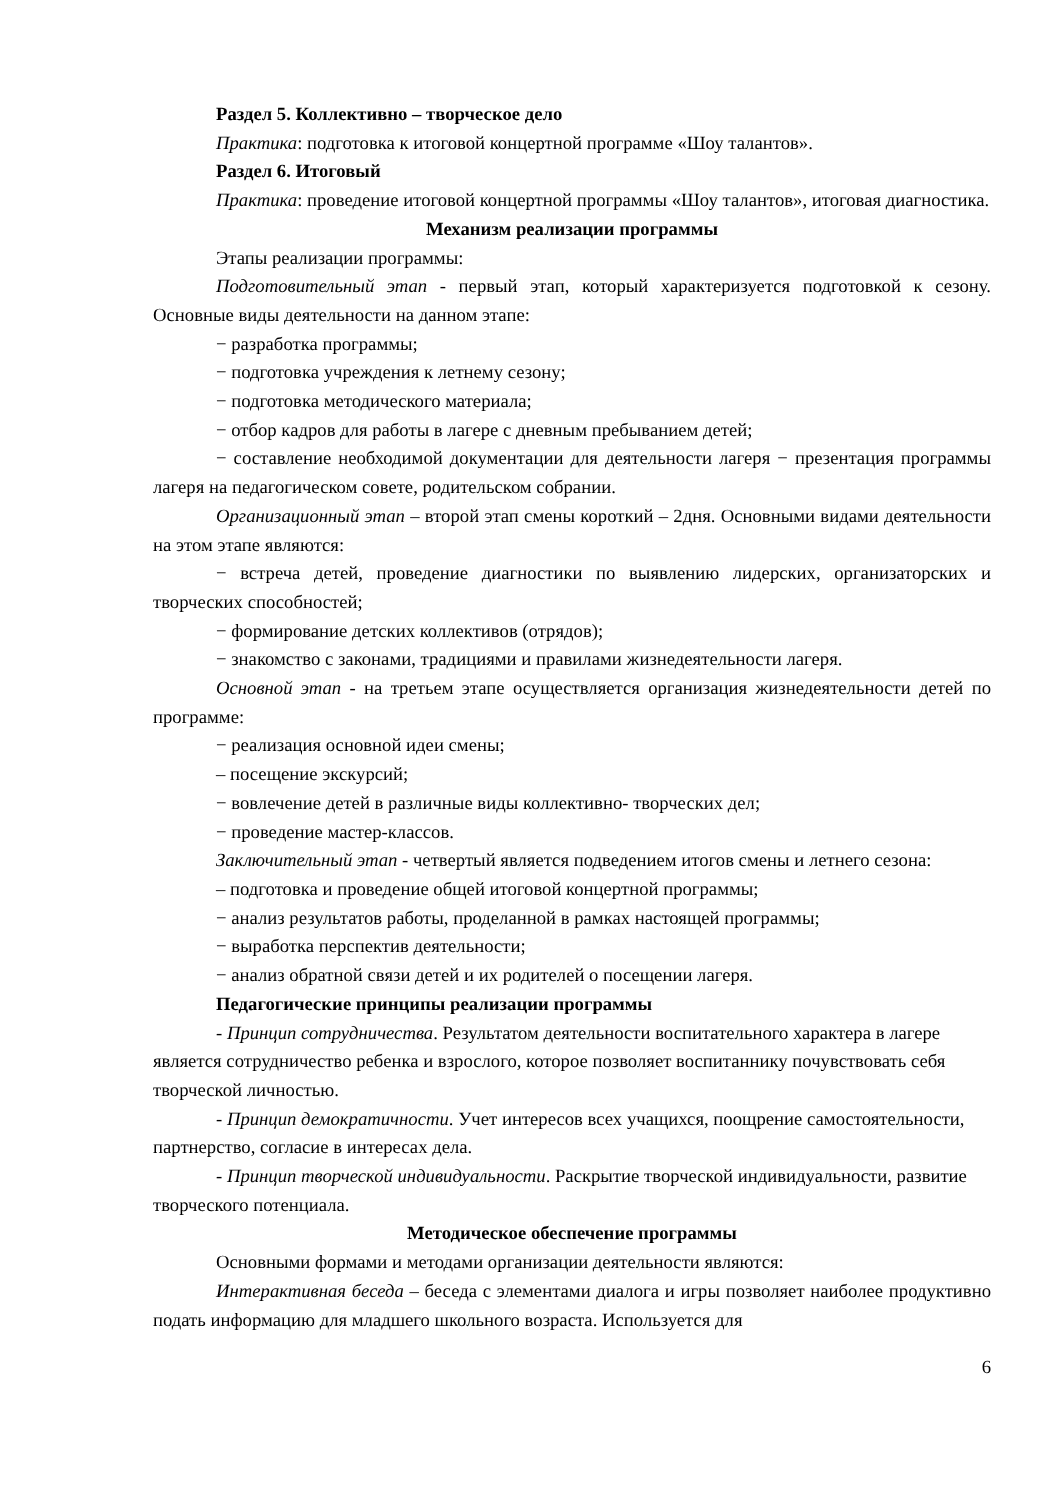Раздел 5. Коллективно – творческое дело
Практика: подготовка к итоговой концертной программе «Шоу талантов».
Раздел 6. Итоговый
Практика: проведение итоговой концертной программы «Шоу талантов», итоговая диагностика.
Механизм реализации программы
Этапы реализации программы:
Подготовительный этап - первый этап, который характеризуется подготовкой к сезону. Основные виды деятельности на данном этапе:
− разработка программы;
− подготовка учреждения к летнему сезону;
− подготовка методического материала;
− отбор кадров для работы в лагере с дневным пребыванием детей;
− составление необходимой документации для деятельности лагеря − презентация программы лагеря на педагогическом совете, родительском собрании.
Организационный этап – второй этап смены короткий – 2дня. Основными видами деятельности на этом этапе являются:
− встреча детей, проведение диагностики по выявлению лидерских, организаторских и творческих способностей;
− формирование детских коллективов (отрядов);
− знакомство с законами, традициями и правилами жизнедеятельности лагеря.
Основной этап - на третьем этапе осуществляется организация жизнедеятельности детей по программе:
− реализация основной идеи смены;
– посещение экскурсий;
− вовлечение детей в различные виды коллективно- творческих дел;
− проведение мастер-классов.
Заключительный этап - четвертый является подведением итогов смены и летнего сезона:
– подготовка и проведение общей итоговой концертной программы;
− анализ результатов работы, проделанной в рамках настоящей программы;
− выработка перспектив деятельности;
− анализ обратной связи детей и их родителей о посещении лагеря.
Педагогические принципы реализации программы
- Принцип сотрудничества. Результатом деятельности воспитательного характера в лагере является сотрудничество ребенка и взрослого, которое позволяет воспитаннику почувствовать себя творческой личностью.
- Принцип демократичности. Учет интересов всех учащихся, поощрение самостоятельности, партнерство, согласие в интересах дела.
- Принцип творческой индивидуальности. Раскрытие творческой индивидуальности, развитие творческого потенциала.
Методическое обеспечение программы
Основными формами и методами организации деятельности являются:
Интерактивная беседа – беседа с элементами диалога и игры позволяет наиболее продуктивно подать информацию для младшего школьного возраста. Используется для
6